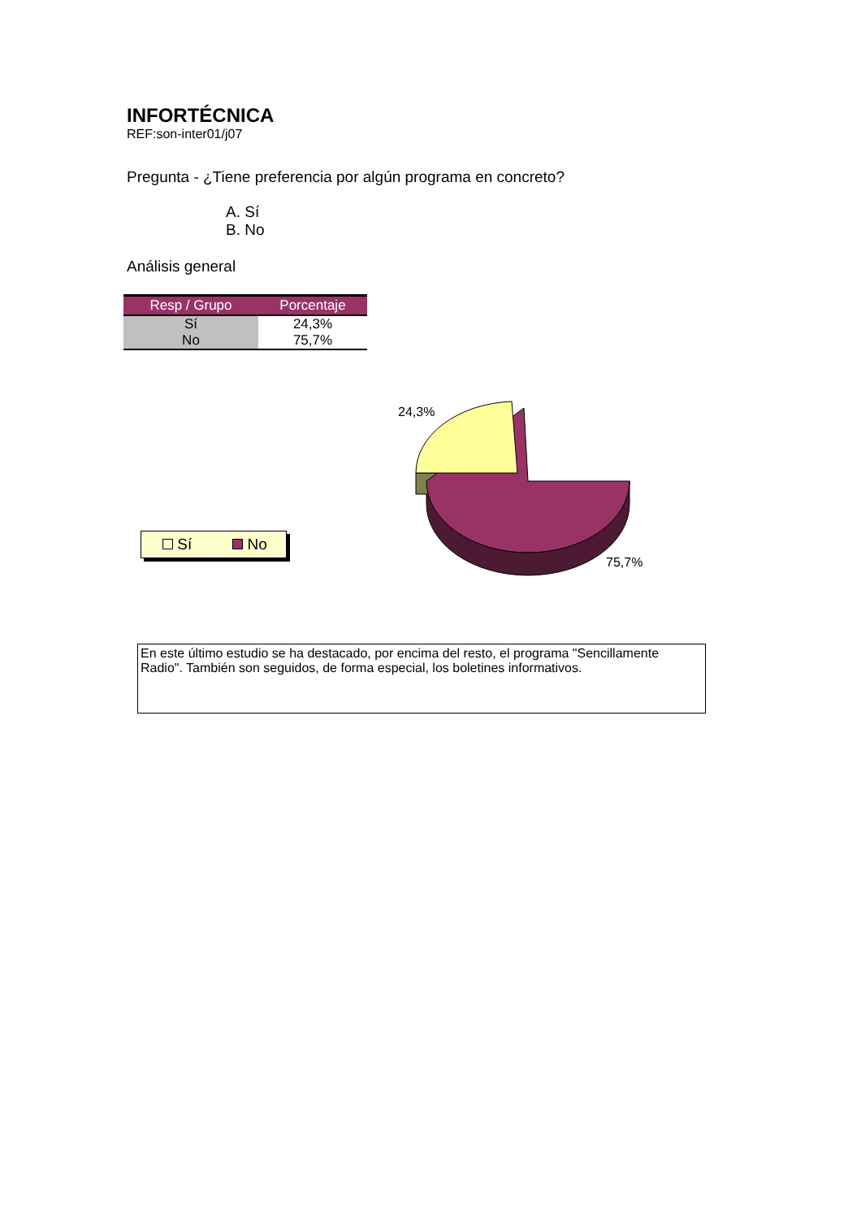INFORTÉCNICA
REF:son-inter01/j07
Pregunta - ¿Tiene preferencia por algún programa en concreto?
A. Sí
B. No
Análisis general
| Resp / Grupo | Porcentaje |
| --- | --- |
| Sí | 24,3% |
| No | 75,7% |
Sí No
24,3%
75,7%
En este último estudio se ha destacado, por encima del resto, el programa "Sencillamente Radio". También son seguidos, de forma especial, los boletines informativos.